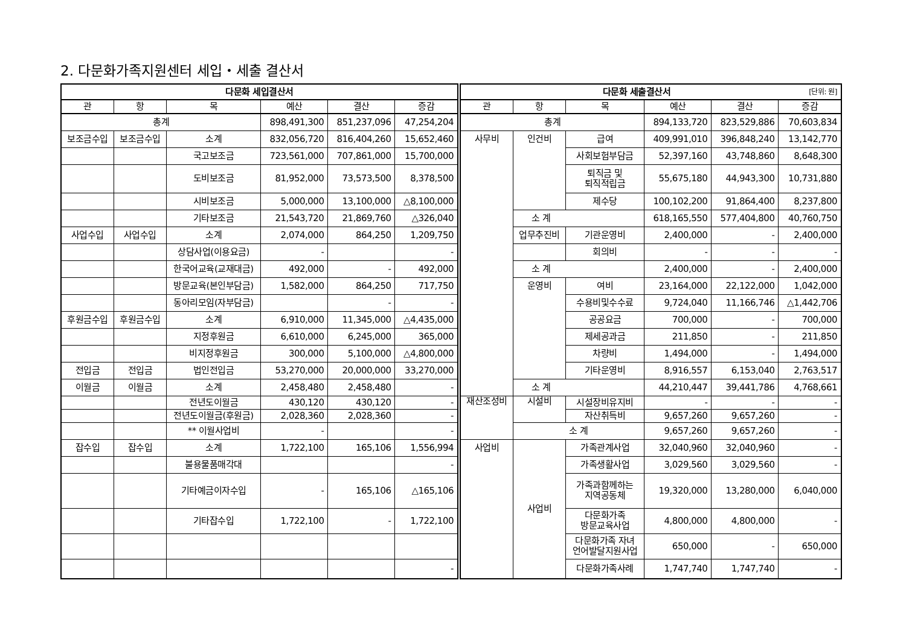2. 다문화가족지원센터 세입・세출 결산서
| 다문화 세입결산서 | | | | | |
| --- | --- | --- | --- | --- | --- |
| 관 | 항 | 목 | 예산 | 결산 | 증감 |
| 총계 | | | 898,491,300 | 851,237,096 | 47,254,204 |
| 보조금수입 | 보조금수입 | 소계 | 832,056,720 | 816,404,260 | 15,652,460 |
| | | 국고보조금 | 723,561,000 | 707,861,000 | 15,700,000 |
| | | 도비보조금 | 81,952,000 | 73,573,500 | 8,378,500 |
| | | 시비보조금 | 5,000,000 | 13,100,000 | △8,100,000 |
| | | 기타보조금 | 21,543,720 | 21,869,760 | △326,040 |
| 사업수입 | 사업수입 | 소계 | 2,074,000 | 864,250 | 1,209,750 |
| | | 상담사업(이용요금) | - | | - |
| | | 한국어교육(교재대금) | 492,000 | - | 492,000 |
| | | 방문교육(본인부담금) | 1,582,000 | 864,250 | 717,750 |
| | | 동아리모임(자부담금) | | - | - |
| 후원금수입 | 후원금수입 | 소계 | 6,910,000 | 11,345,000 | △4,435,000 |
| | | 지정후원금 | 6,610,000 | 6,245,000 | 365,000 |
| | | 비지정후원금 | 300,000 | 5,100,000 | △4,800,000 |
| 전입금 | 전입금 | 법인전입금 | 53,270,000 | 20,000,000 | 33,270,000 |
| 이월금 | 이월금 | 소계 | 2,458,480 | 2,458,480 | - |
| | | 전년도이월금 | 430,120 | 430,120 | - |
| | | 전년도이월금(후원금) | 2,028,360 | 2,028,360 | - |
| | | ** 이월사업비 | - | | - |
| 잡수입 | 잡수입 | 소계 | 1,722,100 | 165,106 | 1,556,994 |
| | | 불용물품매각대 | | | - |
| | | 기타예금이자수입 | - | 165,106 | △165,106 |
| | | 기타잡수입 | 1,722,100 | - | 1,722,100 |
| | | | | | - |
| 다문화 세출결산서 [단위: 원] | | | | | |
| --- | --- | --- | --- | --- | --- |
| 관 | 항 | 목 | 예산 | 결산 | 증감 |
| 총계 | | | 894,133,720 | 823,529,886 | 70,603,834 |
| 사무비 | 인건비 | 급여 | 409,991,010 | 396,848,240 | 13,142,770 |
| | | 사회보험부담금 | 52,397,160 | 43,748,860 | 8,648,300 |
| | | 퇴직금 및 퇴직적립금 | 55,675,180 | 44,943,300 | 10,731,880 |
| | | 제수당 | 100,102,200 | 91,864,400 | 8,237,800 |
| | 소 계 | | 618,165,550 | 577,404,800 | 40,760,750 |
| | 업무추진비 | 기관운영비 | 2,400,000 | - | 2,400,000 |
| | | 회의비 | - | - | - |
| | 소 계 | | 2,400,000 | - | 2,400,000 |
| | 운영비 | 여비 | 23,164,000 | 22,122,000 | 1,042,000 |
| | | 수용비및수수료 | 9,724,040 | 11,166,746 | △1,442,706 |
| | | 공공요금 | 700,000 | - | 700,000 |
| | | 제세공과금 | 211,850 | - | 211,850 |
| | | 차량비 | 1,494,000 | - | 1,494,000 |
| | | 기타운영비 | 8,916,557 | 6,153,040 | 2,763,517 |
| | 소 계 | | 44,210,447 | 39,441,786 | 4,768,661 |
| 재산조성비 | 시설비 | 시설장비유지비 | - | - | - |
| | | 자산취득비 | 9,657,260 | 9,657,260 | - |
| | 소 계 | | 9,657,260 | 9,657,260 | - |
| 사업비 | 사업비 | 가족관계사업 | 32,040,960 | 32,040,960 | - |
| | | 가족생활사업 | 3,029,560 | 3,029,560 | - |
| | | 가족과함께하는 지역공동체 | 19,320,000 | 13,280,000 | 6,040,000 |
| | | 다문화가족 방문교육사업 | 4,800,000 | 4,800,000 | - |
| | | 다문화가족 자녀 언어발달지원사업 | 650,000 | - | 650,000 |
| | | 다문화가족사례 | 1,747,740 | 1,747,740 | - |